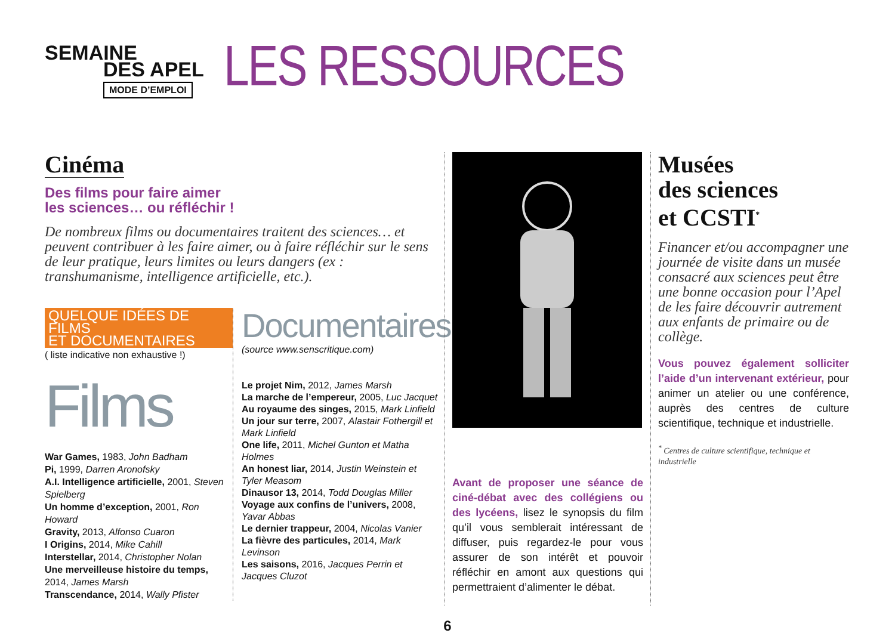SEMAINE
DES APEL
MODE D’EMPLOI
LES RESSOURCES
Cinéma
Des films pour faire aimer
les sciences… ou réfléchir !
De nombreux films ou documentaires traitent des sciences… et peuvent contribuer à les faire aimer, ou à faire réfléchir sur le sens de leur pratique, leurs limites ou leurs dangers (ex : transhumanisme, intelligence artificielle, etc.).
QUELQUE IDÉES DE FILMS
ET DOCUMENTAIRES
( liste indicative non exhaustive !)
Films
War Games, 1983, John Badham
Pi, 1999, Darren Aronofsky
A.I. Intelligence artificielle, 2001, Steven Spielberg
Un homme d’exception, 2001, Ron Howard
Gravity, 2013, Alfonso Cuaron
I Origins, 2014, Mike Cahill
Interstellar, 2014, Christopher Nolan
Une merveilleuse histoire du temps, 2014, James Marsh
Transcendance, 2014, Wally Pfister
Documentaires
(source www.senscritique.com)
Le projet Nim, 2012, James Marsh
La marche de l’empereur, 2005, Luc Jacquet
Au royaume des singes, 2015, Mark Linfield
Un jour sur terre, 2007, Alastair Fothergill et Mark Linfield
One life, 2011, Michel Gunton et Matha Holmes
An honest liar, 2014, Justin Weinstein et Tyler Measom
Dinausor 13, 2014, Todd Douglas Miller
Voyage aux confins de l’univers, 2008, Yavar Abbas
Le dernier trappeur, 2004, Nicolas Vanier
La fièvre des particules, 2014, Mark Levinson
Les saisons, 2016, Jacques Perrin et Jacques Cluzot
Avant de proposer une séance de ciné-débat avec des collégiens ou des lycéens, lisez le synopsis du film qu’il vous semblerait intéressant de diffuser, puis regardez-le pour vous assurer de son intérêt et pouvoir réfléchir en amont aux questions qui permettraient d’alimenter le débat.
Musées
des sciences
et CCSTI<sup>*</sup>
Financer et/ou accompagner une journée de visite dans un musée consacré aux sciences peut être une bonne occasion pour l’Apel de les faire découvrir autrement aux enfants de primaire ou de collège.
Vous pouvez également solliciter l’aide d’un intervenant extérieur, pour animer un atelier ou une conférence, auprès des centres de culture scientifique, technique et industrielle.
<sup>*</sup> Centres de culture scientifique, technique et industrielle
6